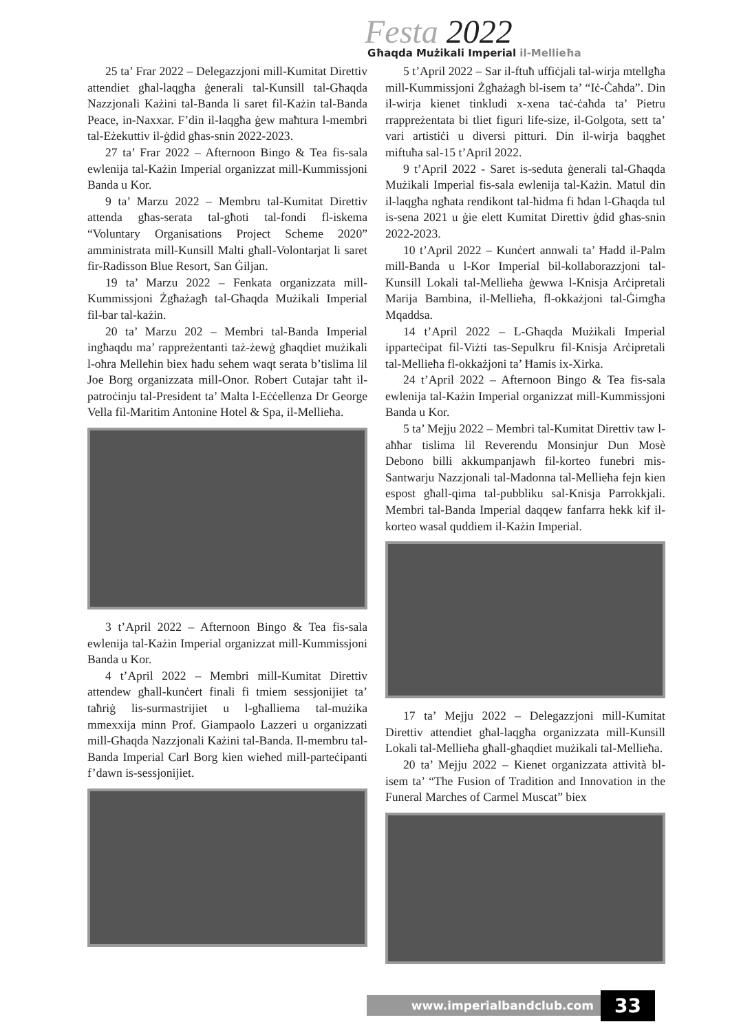Festa 2022
Għaqda Mużikali Imperial il-Mellieħa
25 ta’ Frar 2022 – Delegazzjoni mill-Kumitat Direttiv attendiet għal-laqgħa ġenerali tal-Kunsill tal-Għaqda Nazzjonali Każini tal-Banda li saret fil-Każin tal-Banda Peace, in-Naxxar. F’din il-laqgħa ġew maħtura l-membri tal-Eżekuttiv il-ġdid għas-snin 2022-2023.
27 ta’ Frar 2022 – Afternoon Bingo & Tea fis-sala ewlenija tal-Każin Imperial organizzat mill-Kummissjoni Banda u Kor.
9 ta’ Marzu 2022 – Membru tal-Kumitat Direttiv attenda għas-serata tal-għoti tal-fondi fl-iskema “Voluntary Organisations Project Scheme 2020” amministrata mill-Kunsill Malti għall-Volontarjat li saret fir-Radisson Blue Resort, San Ġiljan.
19 ta’ Marzu 2022 – Fenkata organizzata mill-Kummissjoni Żgħażagħ tal-Għaqda Mużikali Imperial fil-bar tal-każin.
20 ta’ Marzu 202 – Membri tal-Banda Imperial ingħaqdu ma’ rappreżentanti taż-żewġ għaqdiet mużikali l-oħra Melleħin biex ħadu sehem waqt serata b’tislima lil Joe Borg organizzata mill-Onor. Robert Cutajar taħt il-patroċinju tal-President ta’ Malta l-Eċċellenza Dr George Vella fil-Maritim Antonine Hotel & Spa, il-Mellieħa.
3 t’April 2022 – Afternoon Bingo & Tea fis-sala ewlenija tal-Każin Imperial organizzat mill-Kummissjoni Banda u Kor.
4 t’April 2022 – Membri mill-Kumitat Direttiv attendew għall-kunċert finali fi tmiem sessjonijiet ta’ taħriġ lis-surmastrijiet u l-għalliema tal-mużika mmexxija minn Prof. Giampaolo Lazzeri u organizzati mill-Għaqda Nazzjonali Każini tal-Banda. Il-membru tal-Banda Imperial Carl Borg kien wieħed mill-parteċipanti f’dawn is-sessjonijiet.
5 t’April 2022 – Sar il-ftuħ uffiċjali tal-wirja mtellgħa mill-Kummissjoni Żgħażagħ bl-isem ta’ “Iċ-Ċaħda”. Din il-wirja kienet tinkludi x-xena taċ-ċaħda ta’ Pietru rrappreżentata bi tliet figuri life-size, il-Golgota, sett ta’ vari artistiċi u diversi pitturi. Din il-wirja baqgħet miftuħa sal-15 t’April 2022.
9 t’April 2022 - Saret is-seduta ġenerali tal-Għaqda Mużikali Imperial fis-sala ewlenija tal-Każin. Matul din il-laqgħa ngħata rendikont tal-ħidma fi ħdan l-Għaqda tul is-sena 2021 u ġie elett Kumitat Direttiv ġdid għas-snin 2022-2023.
10 t’April 2022 – Kunċert annwali ta’ Ħadd il-Palm mill-Banda u l-Kor Imperial bil-kollaborazzjoni tal-Kunsill Lokali tal-Mellieħa ġewwa l-Knisja Arċipretali Marija Bambina, il-Mellieħa, fl-okkażjoni tal-Ġimgħa Mqaddsa.
14 t’April 2022 – L-Għaqda Mużikali Imperial ipparteċipat fil-Viżti tas-Sepulkru fil-Knisja Arċipretali tal-Mellieħa fl-okkażjoni ta’ Ħamis ix-Xirka.
24 t’April 2022 – Afternoon Bingo & Tea fis-sala ewlenija tal-Każin Imperial organizzat mill-Kummissjoni Banda u Kor.
5 ta’ Mejju 2022 – Membri tal-Kumitat Direttiv taw l-aħħar tislima lil Reverendu Monsinjur Dun Mosè Debono billi akkumpanjawh fil-korteo funebri mis-Santwarju Nazzjonali tal-Madonna tal-Mellieħa fejn kien espost għall-qima tal-pubbliku sal-Knisja Parrokkjali. Membri tal-Banda Imperial daqqew fanfarra hekk kif il-korteo wasal quddiem il-Każin Imperial.
17 ta’ Mejju 2022 – Delegazzjoni mill-Kumitat Direttiv attendiet għal-laqgħa organizzata mill-Kunsill Lokali tal-Mellieħa għall-għaqdiet mużikali tal-Mellieħa.
20 ta’ Mejju 2022 – Kienet organizzata attività bl-isem ta’ “The Fusion of Tradition and Innovation in the Funeral Marches of Carmel Muscat” biex
www.imperialbandclub.com
33